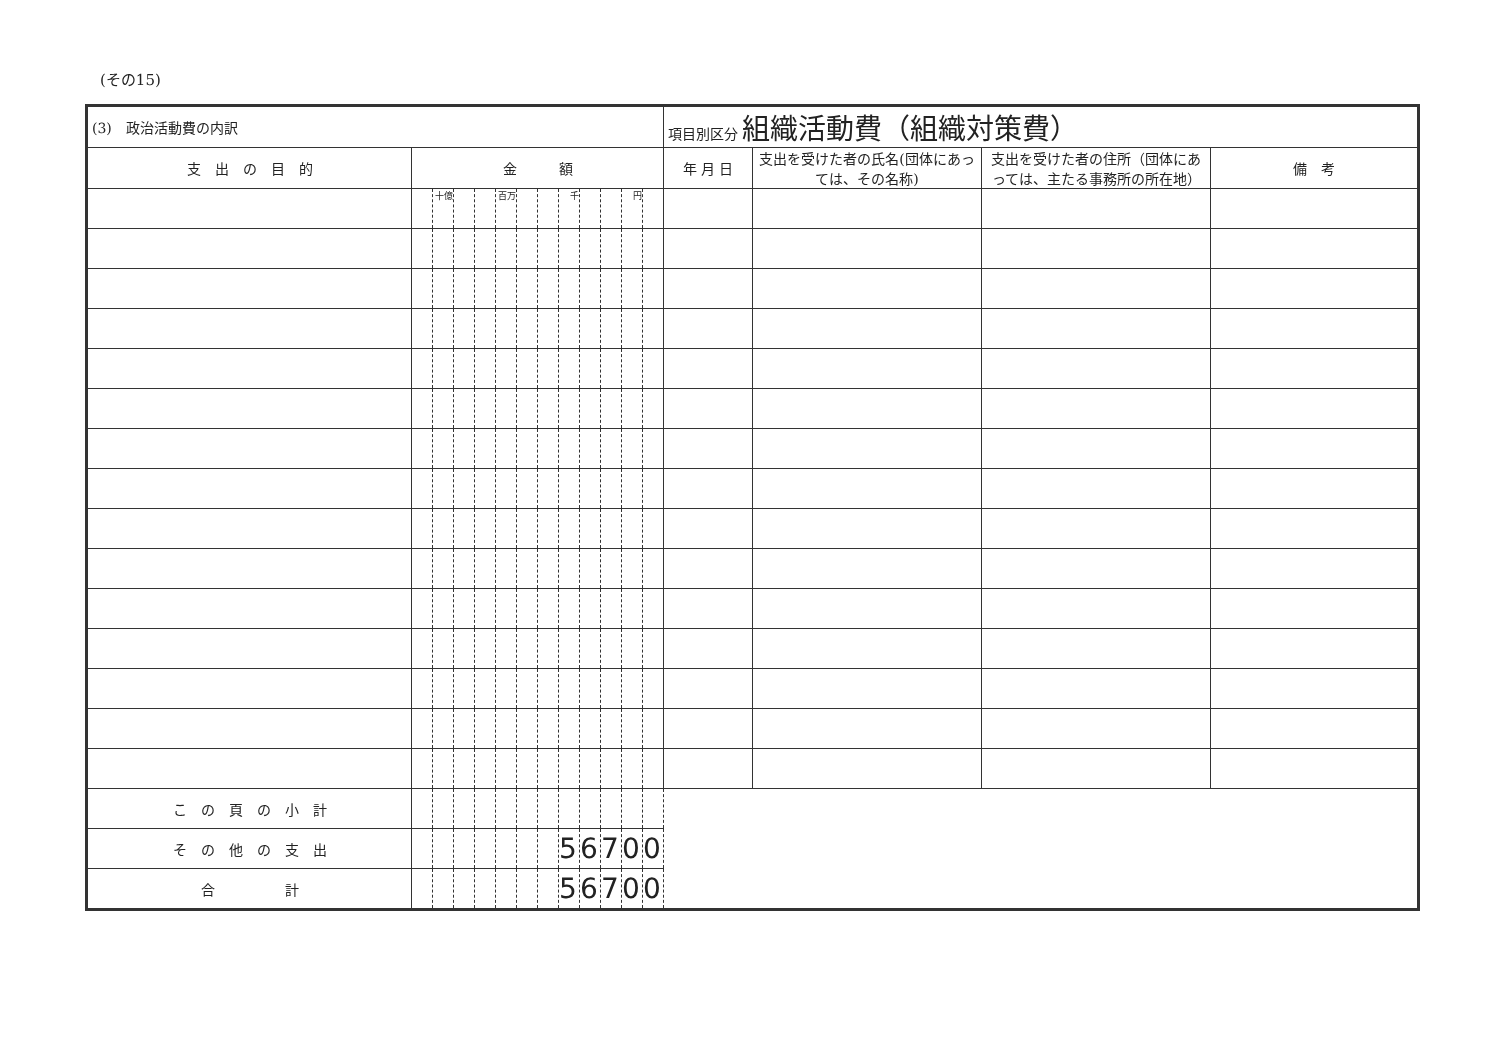(その15)
| (3) 政治活動費の内訳 | | | | | | | | | | | | | 項目別区分 組織活動費（組織対策費） | | | |
| 支 出 の 目 的 | 金 額 | | | | | | | | | | | | 年 月 日 | 支出を受けた者の氏名(団体にあっては、その名称) | 支出を受けた者の住所（団体にあっては、主たる事務所の所在地） | 備 考 |
| | | 十億 | | | 百万 | | | 千 | | | 円 | | | | | |
| こ の 頁 の 小 計 | | | | | | | | | | | | | | | | |
| そ の 他 の 支 出 | | | | | | | | 5 | 6 | 7 | 0 | 0 | | | | |
| 合 計 | | | | | | | | 5 | 6 | 7 | 0 | 0 | | | | |